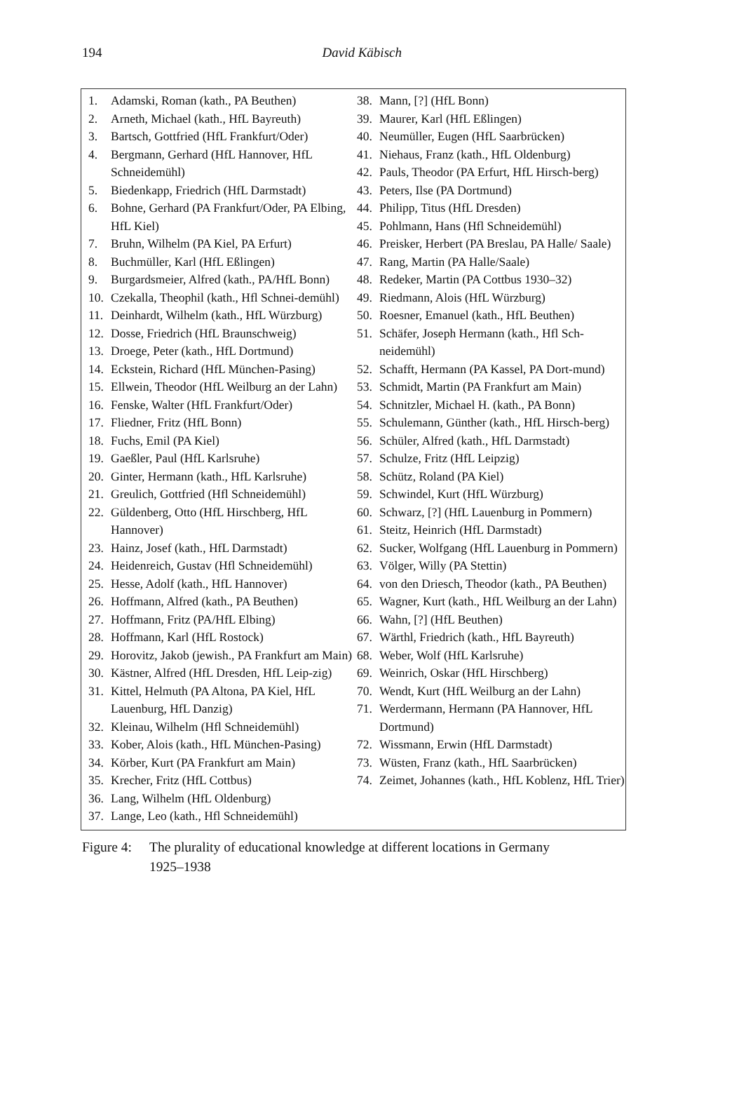194
David Käbisch
1. Adamski, Roman (kath., PA Beuthen)
2. Arneth, Michael (kath., HfL Bayreuth)
3. Bartsch, Gottfried (HfL Frankfurt/Oder)
4. Bergmann, Gerhard (HfL Hannover, HfL Schneidemühl)
5. Biedenkapp, Friedrich (HfL Darmstadt)
6. Bohne, Gerhard (PA Frankfurt/Oder, PA Elbing, HfL Kiel)
7. Bruhn, Wilhelm (PA Kiel, PA Erfurt)
8. Buchmüller, Karl (HfL Eßlingen)
9. Burgardsmeier, Alfred (kath., PA/HfL Bonn)
10. Czekalla, Theophil (kath., Hfl Schnei-demühl)
11. Deinhardt, Wilhelm (kath., HfL Würzburg)
12. Dosse, Friedrich (HfL Braunschweig)
13. Droege, Peter (kath., HfL Dortmund)
14. Eckstein, Richard (HfL München-Pasing)
15. Ellwein, Theodor (HfL Weilburg an der Lahn)
16. Fenske, Walter (HfL Frankfurt/Oder)
17. Fliedner, Fritz (HfL Bonn)
18. Fuchs, Emil (PA Kiel)
19. Gaeßler, Paul (HfL Karlsruhe)
20. Ginter, Hermann (kath., HfL Karlsruhe)
21. Greulich, Gottfried (Hfl Schneidemühl)
22. Güldenberg, Otto (HfL Hirschberg, HfL Hannover)
23. Hainz, Josef (kath., HfL Darmstadt)
24. Heidenreich, Gustav (Hfl Schneidemühl)
25. Hesse, Adolf (kath., HfL Hannover)
26. Hoffmann, Alfred (kath., PA Beuthen)
27. Hoffmann, Fritz (PA/HfL Elbing)
28. Hoffmann, Karl (HfL Rostock)
29. Horovitz, Jakob (jewish., PA Frankfurt am Main)
30. Kästner, Alfred (HfL Dresden, HfL Leip-zig)
31. Kittel, Helmuth (PA Altona, PA Kiel, HfL Lauenburg, HfL Danzig)
32. Kleinau, Wilhelm (Hfl Schneidemühl)
33. Kober, Alois (kath., HfL München-Pasing)
34. Körber, Kurt (PA Frankfurt am Main)
35. Krecher, Fritz (HfL Cottbus)
36. Lang, Wilhelm (HfL Oldenburg)
37. Lange, Leo (kath., Hfl Schneidemühl)
38. Mann, [?] (HfL Bonn)
39. Maurer, Karl (HfL Eßlingen)
40. Neumüller, Eugen (HfL Saarbrücken)
41. Niehaus, Franz (kath., HfL Oldenburg)
42. Pauls, Theodor (PA Erfurt, HfL Hirsch-berg)
43. Peters, Ilse (PA Dortmund)
44. Philipp, Titus (HfL Dresden)
45. Pohlmann, Hans (Hfl Schneidemühl)
46. Preisker, Herbert (PA Breslau, PA Halle/ Saale)
47. Rang, Martin (PA Halle/Saale)
48. Redeker, Martin (PA Cottbus 1930–32)
49. Riedmann, Alois (HfL Würzburg)
50. Roesner, Emanuel (kath., HfL Beuthen)
51. Schäfer, Joseph Hermann (kath., Hfl Sch-neidemühl)
52. Schafft, Hermann (PA Kassel, PA Dort-mund)
53. Schmidt, Martin (PA Frankfurt am Main)
54. Schnitzler, Michael H. (kath., PA Bonn)
55. Schulemann, Günther (kath., HfL Hirsch-berg)
56. Schüler, Alfred (kath., HfL Darmstadt)
57. Schulze, Fritz (HfL Leipzig)
58. Schütz, Roland (PA Kiel)
59. Schwindel, Kurt (HfL Würzburg)
60. Schwarz, [?] (HfL Lauenburg in Pommern)
61. Steitz, Heinrich (HfL Darmstadt)
62. Sucker, Wolfgang (HfL Lauenburg in Pommern)
63. Völger, Willy (PA Stettin)
64. von den Driesch, Theodor (kath., PA Beuthen)
65. Wagner, Kurt (kath., HfL Weilburg an der Lahn)
66. Wahn, [?] (HfL Beuthen)
67. Wärthl, Friedrich (kath., HfL Bayreuth)
68. Weber, Wolf (HfL Karlsruhe)
69. Weinrich, Oskar (HfL Hirschberg)
70. Wendt, Kurt (HfL Weilburg an der Lahn)
71. Werdermann, Hermann (PA Hannover, HfL Dortmund)
72. Wissmann, Erwin (HfL Darmstadt)
73. Wüsten, Franz (kath., HfL Saarbrücken)
74. Zeimet, Johannes (kath., HfL Koblenz, HfL Trier)
Figure 4: The plurality of educational knowledge at different locations in Germany 1925–1938